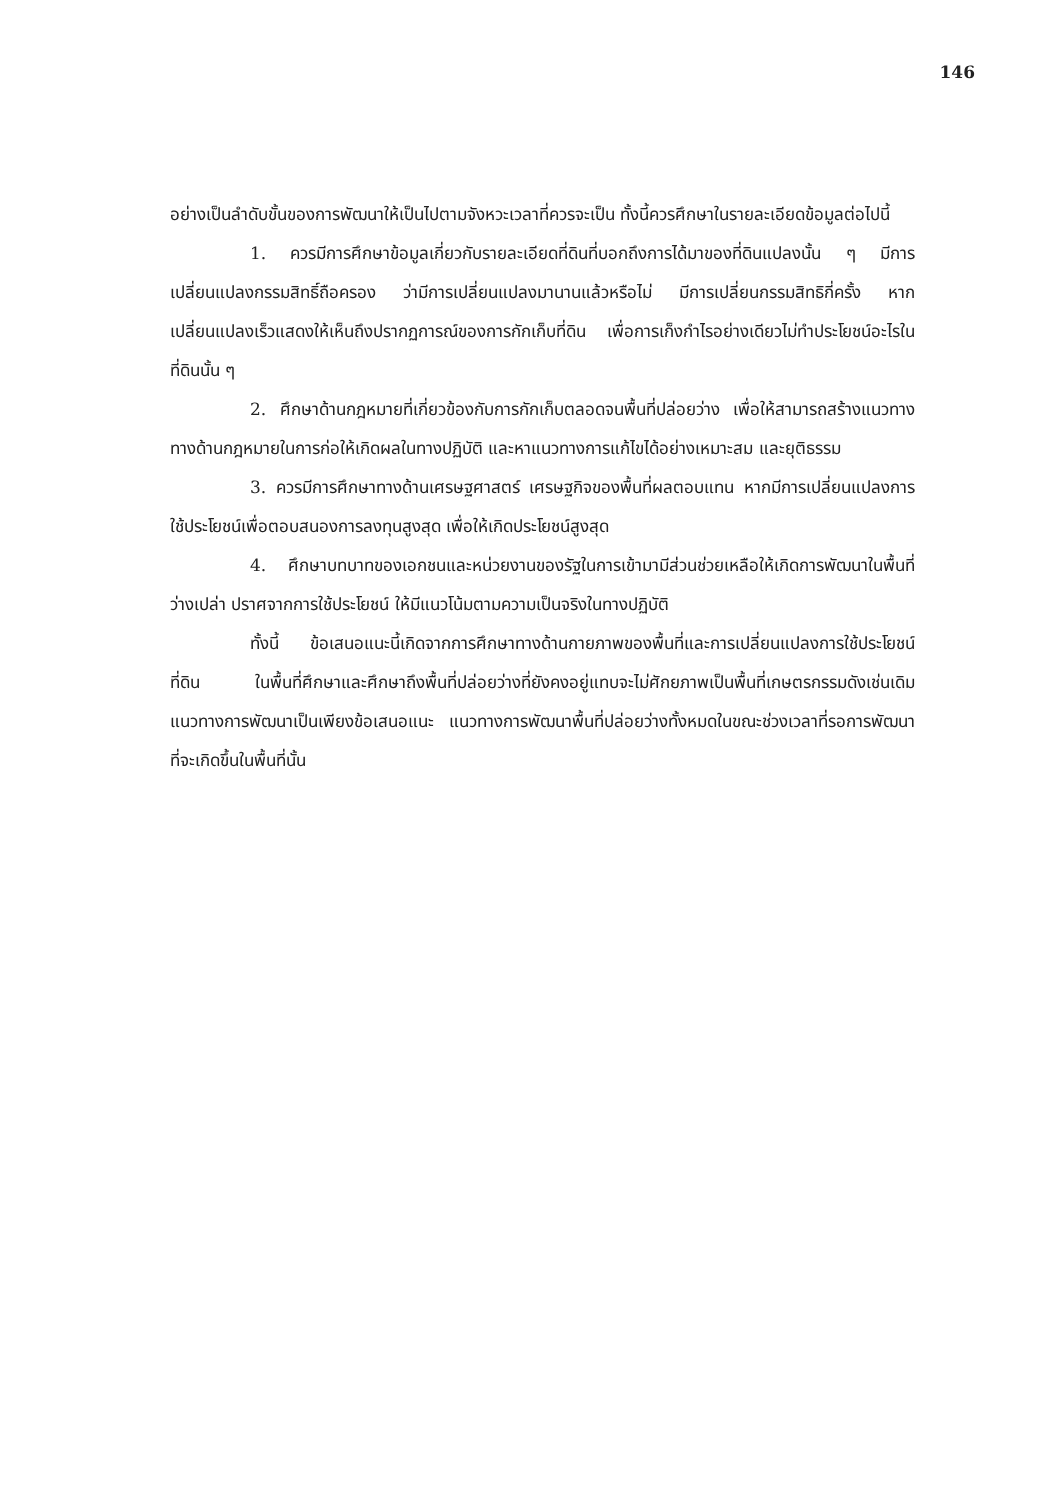146
อย่างเป็นลำดับขั้นของการพัฒนาให้เป็นไปตามจังหวะเวลาที่ควรจะเป็น ทั้งนี้ควรศึกษาในรายละเอียดข้อมูลต่อไปนี้
1. ควรมีการศึกษาข้อมูลเกี่ยวกับรายละเอียดที่ดินที่บอกถึงการได้มาของที่ดินแปลงนั้น ๆ มีการเปลี่ยนแปลงกรรมสิทธิ์ถือครอง ว่ามีการเปลี่ยนแปลงมานานแล้วหรือไม่ มีการเปลี่ยนกรรมสิทธิกี่ครั้ง หากเปลี่ยนแปลงเร็วแสดงให้เห็นถึงปรากฏการณ์ของการกักเก็บที่ดิน เพื่อการเก็งกำไรอย่างเดียวไม่ทำประโยชน์อะไรในที่ดินนั้น ๆ
2. ศึกษาด้านกฎหมายที่เกี่ยวข้องกับการกักเก็บตลอดจนพื้นที่ปล่อยว่าง เพื่อให้สามารถสร้างแนวทางทางด้านกฎหมายในการก่อให้เกิดผลในทางปฏิบัติ และหาแนวทางการแก้ไขได้อย่างเหมาะสม และยุติธรรม
3. ควรมีการศึกษาทางด้านเศรษฐศาสตร์ เศรษฐกิจของพื้นที่ผลตอบแทน หากมีการเปลี่ยนแปลงการใช้ประโยชน์เพื่อตอบสนองการลงทุนสูงสุด เพื่อให้เกิดประโยชน์สูงสุด
4. ศึกษาบทบาทของเอกชนและหน่วยงานของรัฐในการเข้ามามีส่วนช่วยเหลือให้เกิดการพัฒนาในพื้นที่ว่างเปล่า ปราศจากการใช้ประโยชน์ ให้มีแนวโน้มตามความเป็นจริงในทางปฏิบัติ
ทั้งนี้ ข้อเสนอแนะนี้เกิดจากการศึกษาทางด้านกายภาพของพื้นที่และการเปลี่ยนแปลงการใช้ประโยชน์ที่ดิน ในพื้นที่ศึกษาและศึกษาถึงพื้นที่ปล่อยว่างที่ยังคงอยู่แทบจะไม่ศักยภาพเป็นพื้นที่เกษตรกรรมดังเช่นเดิม แนวทางการพัฒนาเป็นเพียงข้อเสนอแนะ แนวทางการพัฒนาพื้นที่ปล่อยว่างทั้งหมดในขณะช่วงเวลาที่รอการพัฒนาที่จะเกิดขึ้นในพื้นที่นั้น